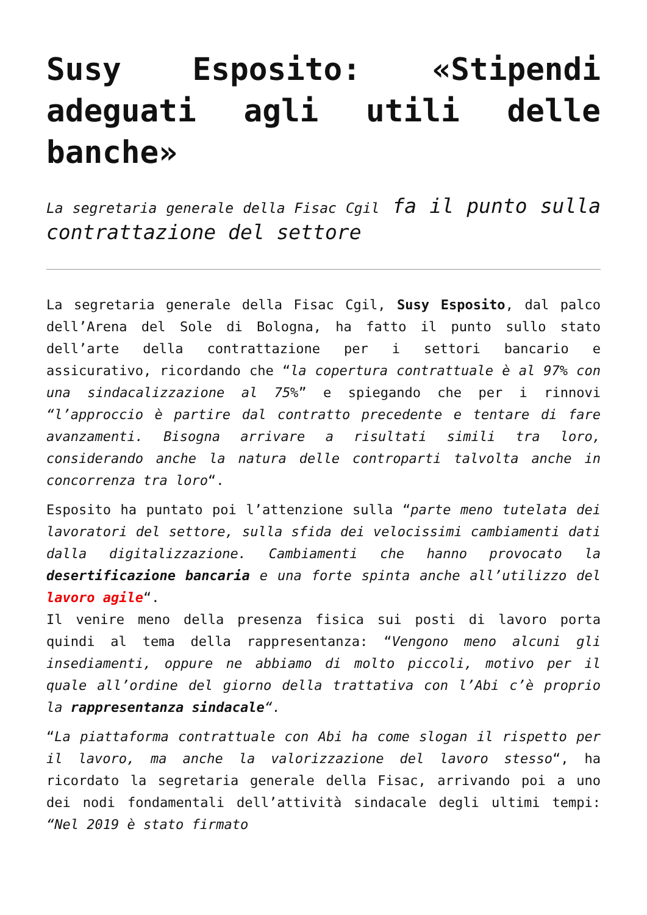Susy Esposito: «Stipendi adeguati agli utili delle banche»
La segretaria generale della Fisac Cgil fa il punto sulla contrattazione del settore
La segretaria generale della Fisac Cgil, Susy Esposito, dal palco dell’Arena del Sole di Bologna, ha fatto il punto sullo stato dell’arte della contrattazione per i settori bancario e assicurativo, ricordando che “la copertura contrattuale è al 97% con una sindacalizzazione al 75%” e spiegando che per i rinnovi “l’approccio è partire dal contratto precedente e tentare di fare avanzamenti. Bisogna arrivare a risultati simili tra loro, considerando anche la natura delle controparti talvolta anche in concorrenza tra loro“.
Esposito ha puntato poi l’attenzione sulla “parte meno tutelata dei lavoratori del settore, sulla sfida dei velocissimi cambiamenti dati dalla digitalizzazione. Cambiamenti che hanno provocato la desertificazione bancaria e una forte spinta anche all’utilizzo del lavoro agile“.
Il venire meno della presenza fisica sui posti di lavoro porta quindi al tema della rappresentanza: “Vengono meno alcuni gli insediamenti, oppure ne abbiamo di molto piccoli, motivo per il quale all’ordine del giorno della trattativa con l’Abi c’è proprio la rappresentanza sindacale“.
“La piattaforma contrattuale con Abi ha come slogan il rispetto per il lavoro, ma anche la valorizzazione del lavoro stesso“, ha ricordato la segretaria generale della Fisac, arrivando poi a uno dei nodi fondamentali dell’attività sindacale degli ultimi tempi: “Nel 2019 è stato firmato